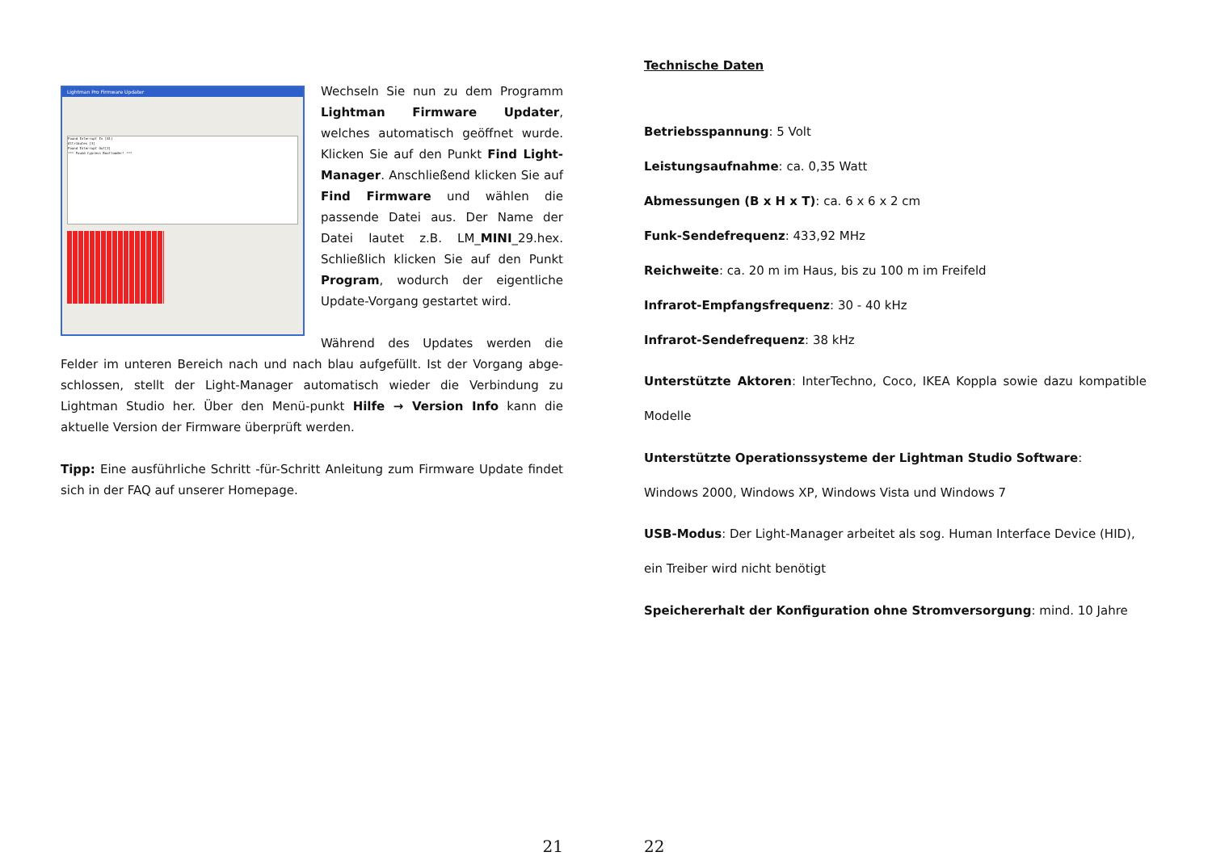Lightman Pro Firmware Updater
Found Interrupt In [81]
Attributes [3]
Found Interrupt Out[2]
*** Found Cypress Bootloader! ***
Wechseln Sie nun zu dem Programm Lightman Firmware Updater, welches automatisch geöffnet wurde. Klicken Sie auf den Punkt Find Light-Manager. Anschließend klicken Sie auf Find Firmware und wählen die passende Datei aus. Der Name der Datei lautet z.B. LM_MINI_29.hex. Schließlich klicken Sie auf den Punkt Program, wodurch der eigentliche Update-Vorgang gestartet wird.
Während des Updates werden die Felder im unteren Bereich nach und nach blau aufgefüllt. Ist der Vorgang abge-schlossen, stellt der Light-Manager automatisch wieder die Verbindung zu Lightman Studio her. Über den Menü-punkt Hilfe → Version Info kann die aktuelle Version der Firmware überprüft werden.
Tipp: Eine ausführliche Schritt -für-Schritt Anleitung zum Firmware Update findet sich in der FAQ auf unserer Homepage.
21
Technische Daten
Betriebsspannung: 5 Volt
Leistungsaufnahme: ca. 0,35 Watt
Abmessungen (B x H x T): ca. 6 x 6 x 2 cm
Funk-Sendefrequenz: 433,92 MHz
Reichweite: ca. 20 m im Haus, bis zu 100 m im Freifeld
Infrarot-Empfangsfrequenz: 30 - 40 kHz
Infrarot-Sendefrequenz: 38 kHz
Unterstützte Aktoren: InterTechno, Coco, IKEA Koppla sowie dazu kompatible Modelle
Unterstützte Operationssysteme der Lightman Studio Software:
Windows 2000, Windows XP, Windows Vista und Windows 7
USB-Modus: Der Light-Manager arbeitet als sog. Human Interface Device (HID), ein Treiber wird nicht benötigt
Speichererhalt der Konfiguration ohne Stromversorgung: mind. 10 Jahre
22